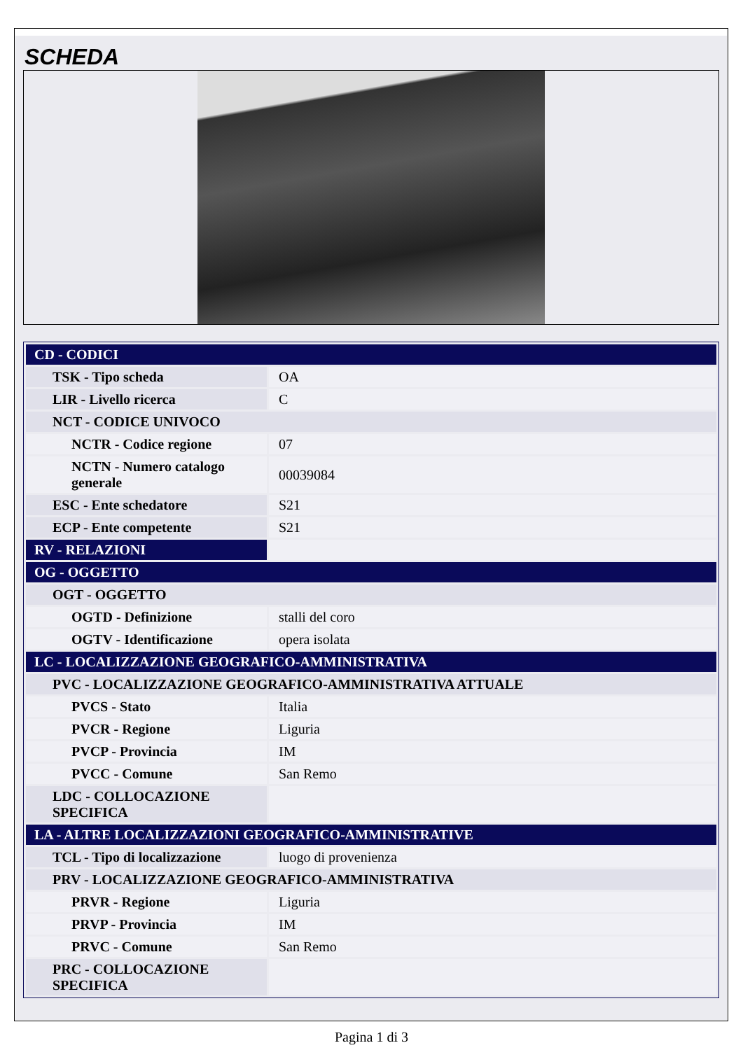SCHEDA
| CD - CODICI | |
| TSK - Tipo scheda | OA |
| LIR - Livello ricerca | C |
| NCT - CODICE UNIVOCO | |
| NCTR - Codice regione | 07 |
| NCTN - Numero catalogo generale | 00039084 |
| ESC - Ente schedatore | S21 |
| ECP - Ente competente | S21 |
| RV - RELAZIONI | |
| OG - OGGETTO | |
| OGT - OGGETTO | |
| OGTD - Definizione | stalli del coro |
| OGTV - Identificazione | opera isolata |
| LC - LOCALIZZAZIONE GEOGRAFICO-AMMINISTRATIVA | |
| PVC - LOCALIZZAZIONE GEOGRAFICO-AMMINISTRATIVA ATTUALE | |
| PVCS - Stato | Italia |
| PVCR - Regione | Liguria |
| PVCP - Provincia | IM |
| PVCC - Comune | San Remo |
| LDC - COLLOCAZIONE SPECIFICA | |
| LA - ALTRE LOCALIZZAZIONI GEOGRAFICO-AMMINISTRATIVE | |
| TCL - Tipo di localizzazione | luogo di provenienza |
| PRV - LOCALIZZAZIONE GEOGRAFICO-AMMINISTRATIVA | |
| PRVR - Regione | Liguria |
| PRVP - Provincia | IM |
| PRVC - Comune | San Remo |
| PRC - COLLOCAZIONE SPECIFICA | |
Pagina 1 di 3